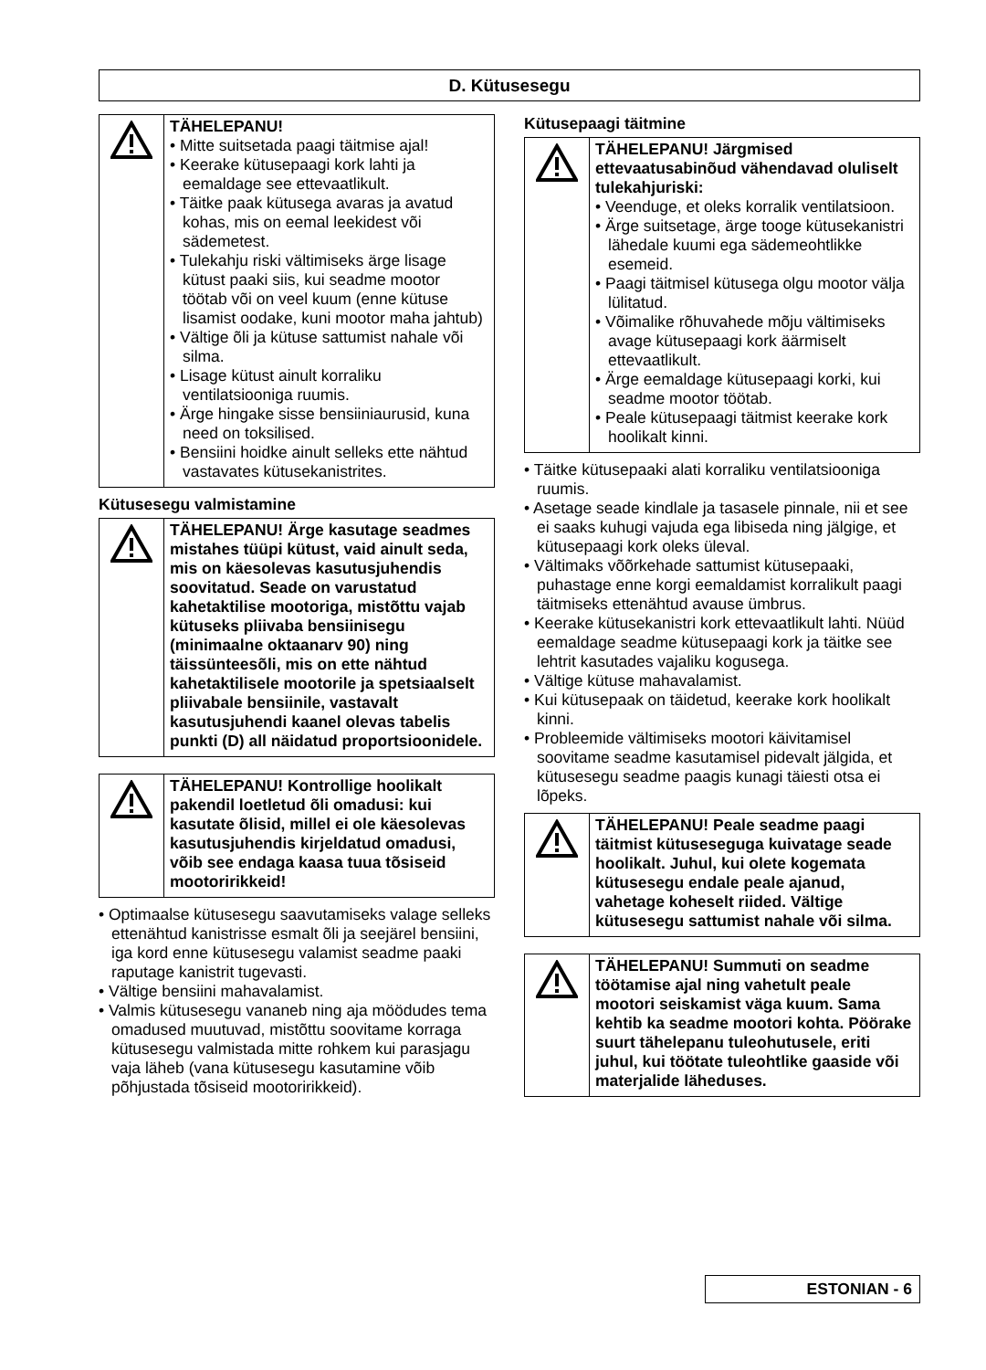D. Kütusesegu
TÄHELEPANU!
• Mitte suitsetada paagi täitmise ajal!
• Keerake kütusepaagi kork lahti ja eemaldage see ettevaatlikult.
• Täitke paak kütusega avaras ja avatud kohas, mis on eemal leekidest või sädemetest.
• Tulekahju riski vältimiseks ärge lisage kütust paaki siis, kui seadme mootor töötab või on veel kuum (enne kütuse lisamist oodake, kuni mootor maha jahtub)
• Vältige õli ja kütuse sattumist nahale või silma.
• Lisage kütust ainult korraliku ventilatsiooniga ruumis.
• Ärge hingake sisse bensiiniaurusid, kuna need on toksilised.
• Bensiini hoidke ainult selleks ette nähtud vastavates kütusekanistrites.
Kütusesegu valmistamine
TÄHELEPANU! Ärge kasutage seadmes mistahes tüüpi kütust, vaid ainult seda, mis on käesolevas kasutusjuhendis soovitatud. Seade on varustatud kahetaktilise mootoriga, mistõttu vajab kütuseks pliivaba bensiinisegu (minimaalne oktaanarv 90) ning täissünteesõli, mis on ette nähtud kahetaktilisele mootorile ja spetsiaalselt pliivabale bensiinile, vastavalt kasutusjuhendi kaanel olevas tabelis punkti (D) all näidatud proportsioonidele.
TÄHELEPANU! Kontrollige hoolikalt pakendil loetletud õli omadusi: kui kasutate õlisid, millel ei ole käesolevas kasutusjuhendis kirjeldatud omadusi, võib see endaga kaasa tuua tõsiseid mootoririkkeid!
• Optimaalse kütusesegu saavutamiseks valage selleks ettenähtud kanistrisse esmalt õli ja seejärel bensiini, iga kord enne kütusesegu valamist seadme paaki raputage kanistrit tugevasti.
• Vältige bensiini mahavalamist.
• Valmis kütusesegu vananeb ning aja möödudes tema omadused muutuvad, mistõttu soovitame korraga kütusesegu valmistada mitte rohkem kui parasjagu vaja läheb (vana kütusesegu kasutamine võib põhjustada tõsiseid mootoririkkeid).
Kütusepaagi täitmine
TÄHELEPANU! Järgmised ettevaatusabinõud vähendavad oluliselt tulekahjuriski:
• Veenduge, et oleks korralik ventilatsioon.
• Ärge suitsetage, ärge tooge kütusekanistri lähedale kuumi ega sädemeohtlikke esemeid.
• Paagi täitmisel kütusega olgu mootor välja lülitatud.
• Võimalike rõhuvahede mõju vältimiseks avage kütusepaagi kork äärmiselt ettevaatlikult.
• Ärge eemaldage kütusepaagi korki, kui seadme mootor töötab.
• Peale kütusepaagi täitmist keerake kork hoolikalt kinni.
• Täitke kütusepaaki alati korraliku ventilatsiooniga ruumis.
• Asetage seade kindlale ja tasasele pinnale, nii et see ei saaks kuhugi vajuda ega libiseda ning jälgige, et kütusepaagi kork oleks üleval.
• Vältimaks võõrkehade sattumist kütusepaaki, puhastage enne korgi eemaldamist korralikult paagi täitmiseks ettenähtud avause ümbrus.
• Keerake kütusekanistri kork ettevaatlikult lahti. Nüüd eemaldage seadme kütusepaagi kork ja täitke see lehtrit kasutades vajaliku kogusega.
• Vältige kütuse mahavalamist.
• Kui kütusepaak on täidetud, keerake kork hoolikalt kinni.
• Probleemide vältimiseks mootori käivitamisel soovitame seadme kasutamisel pidevalt jälgida, et kütusesegu seadme paagis kunagi täiesti otsa ei lõpeks.
TÄHELEPANU! Peale seadme paagi täitmist kütusesegu­ga kuivatage seade hoolikalt. Juhul, kui olete kogemata kütusesegu endale peale ajanud, vahetage koheselt riided. Vältige kütusesegu sattumist nahale või silma.
TÄHELEPANU! Summuti on seadme töötamise ajal ning vahetult peale mootori seiskamist väga kuum. Sama kehtib ka seadme mootori kohta. Pöörake suurt tähelepanu tuleohutusele, eriti juhul, kui töötate tuleohtlike gaaside või materjalide läheduses.
ESTONIAN - 6